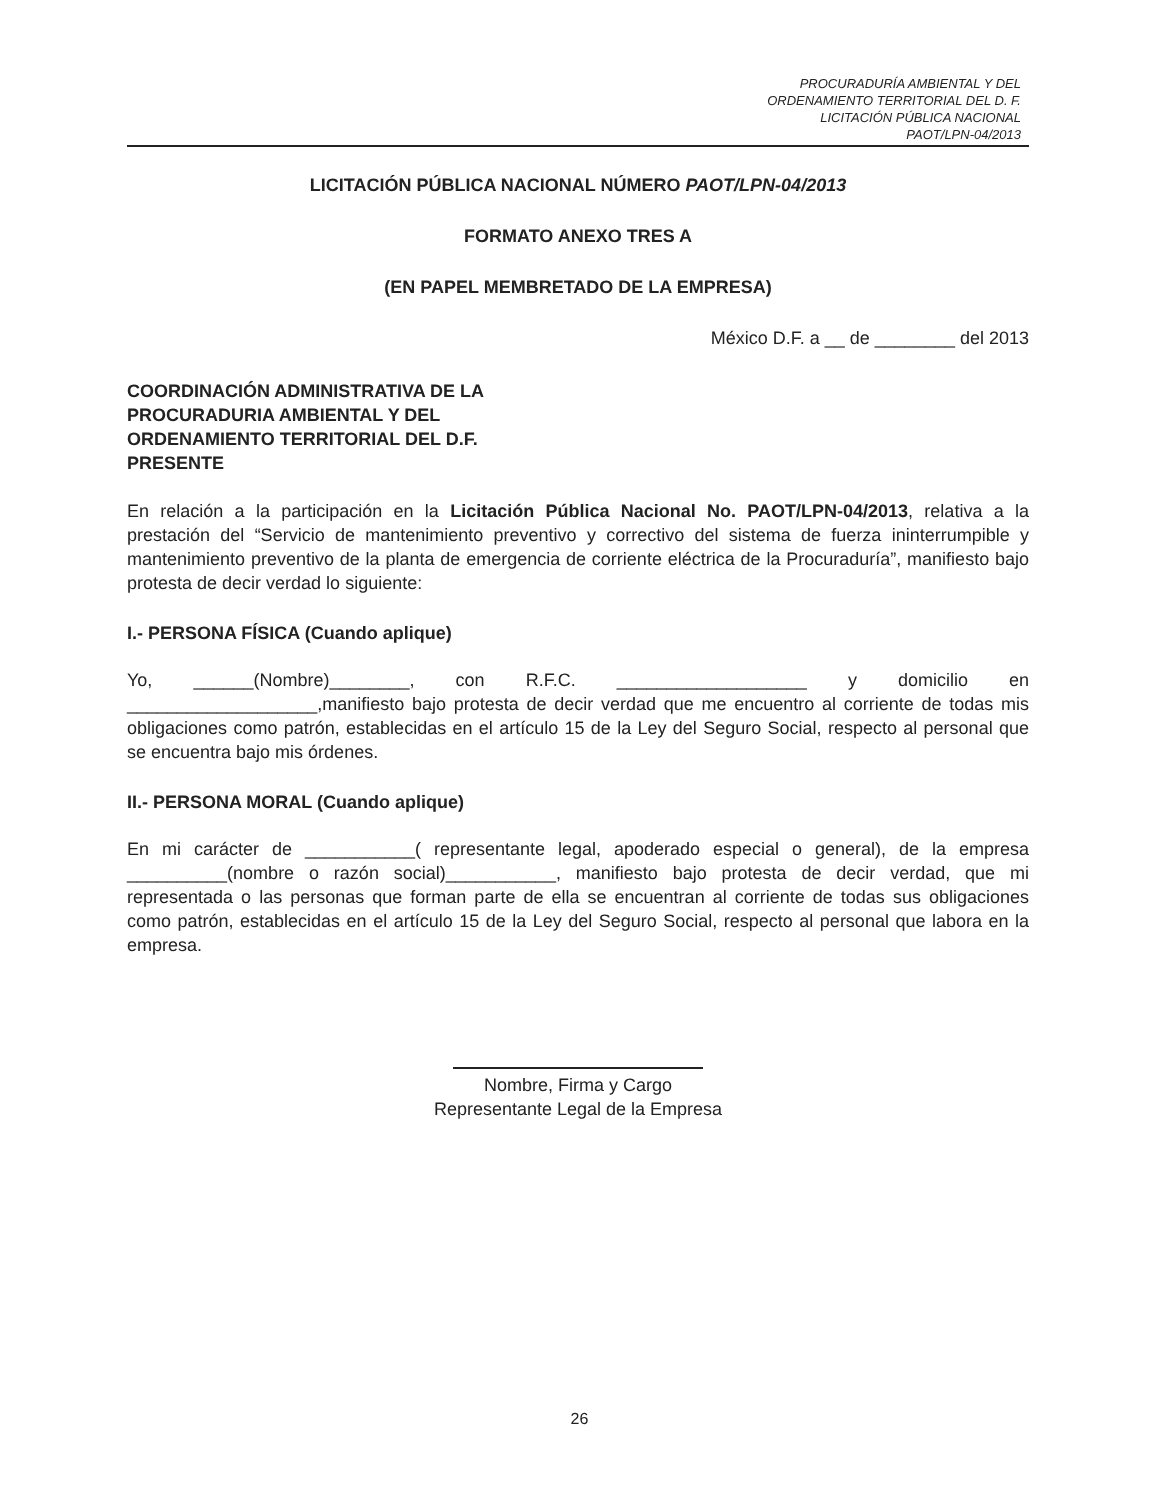PROCURADURÍA AMBIENTAL Y DEL
ORDENAMIENTO TERRITORIAL DEL D. F.
LICITACIÓN PÚBLICA NACIONAL
PAOT/LPN-04/2013
LICITACIÓN PÚBLICA NACIONAL NÚMERO PAOT/LPN-04/2013
FORMATO ANEXO TRES A
(EN PAPEL MEMBRETADO DE LA EMPRESA)
México D.F. a __ de ________ del 2013
COORDINACIÓN ADMINISTRATIVA DE LA
PROCURADURIA AMBIENTAL Y DEL
ORDENAMIENTO TERRITORIAL DEL D.F.
PRESENTE
En relación a la participación en la Licitación Pública Nacional No. PAOT/LPN-04/2013, relativa a la prestación del “Servicio de mantenimiento preventivo y correctivo del sistema de fuerza ininterrumpible y mantenimiento preventivo de la planta de emergencia de corriente eléctrica de la Procuraduría”, manifiesto bajo protesta de decir verdad lo siguiente:
I.- PERSONA FÍSICA (Cuando aplique)
Yo, ______(Nombre)________, con R.F.C. ___________________ y domicilio en ___________________,manifiesto bajo protesta de decir verdad que me encuentro al corriente de todas mis obligaciones como patrón, establecidas en el artículo 15 de la Ley del Seguro Social, respecto al personal que se encuentra bajo mis órdenes.
II.- PERSONA MORAL (Cuando aplique)
En mi carácter de ___________( representante legal, apoderado especial o general), de la empresa __________(nombre o razón social)___________, manifiesto bajo protesta de decir verdad, que mi representada o las personas que forman parte de ella se encuentran al corriente de todas sus obligaciones como patrón, establecidas en el artículo 15 de la Ley del Seguro Social, respecto al personal que labora en la empresa.
Nombre, Firma y Cargo
Representante Legal de la Empresa
26